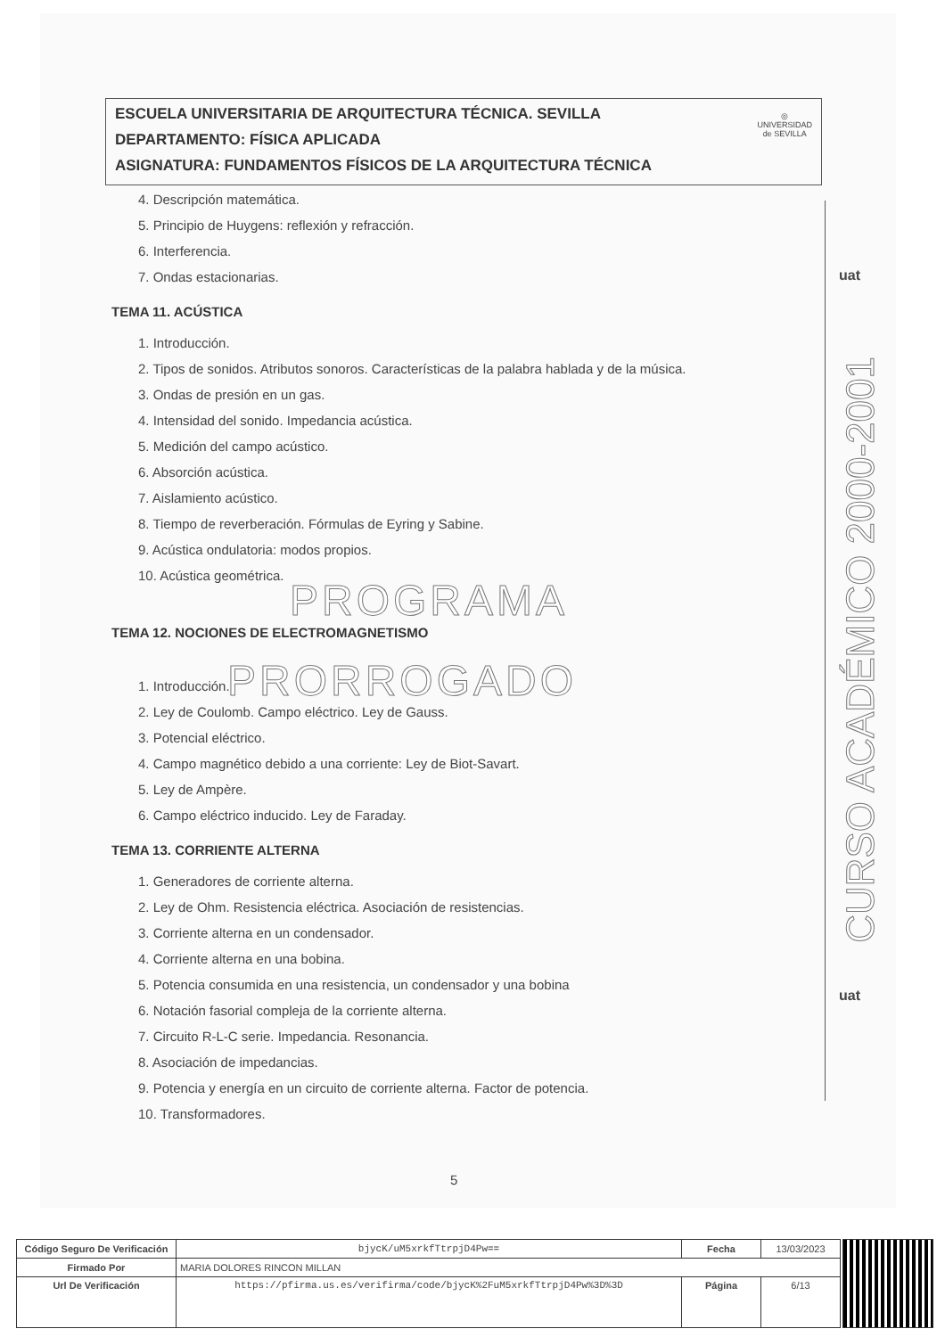ESCUELA UNIVERSITARIA DE ARQUITECTURA TÉCNICA. SEVILLA
DEPARTAMENTO: FÍSICA APLICADA
ASIGNATURA: FUNDAMENTOS FÍSICOS DE LA ARQUITECTURA TÉCNICA
◎
UNIVERSIDAD
de SEVILLA
4. Descripción matemática.
5. Principio de Huygens: reflexión y refracción.
6. Interferencia.
7. Ondas estacionarias.
TEMA 11. ACÚSTICA
1. Introducción.
2. Tipos de sonidos. Atributos sonoros. Características de la palabra hablada y de la música.
3. Ondas de presión en un gas.
4. Intensidad del sonido. Impedancia acústica.
5. Medición del campo acústico.
6. Absorción acústica.
7. Aislamiento acústico.
8. Tiempo de reverberación. Fórmulas de Eyring y Sabine.
9. Acústica ondulatoria: modos propios.
10. Acústica geométrica.
PROGRAMA
TEMA 12. NOCIONES DE ELECTROMAGNETISMO
PRORROGADO
1. Introducción.
2. Ley de Coulomb. Campo eléctrico. Ley de Gauss.
3. Potencial eléctrico.
4. Campo magnético debido a una corriente: Ley de Biot-Savart.
5. Ley de Ampère.
6. Campo eléctrico inducido. Ley de Faraday.
TEMA 13. CORRIENTE ALTERNA
1. Generadores de corriente alterna.
2. Ley de Ohm. Resistencia eléctrica. Asociación de resistencias.
3. Corriente alterna en un condensador.
4. Corriente alterna en una bobina.
5. Potencia consumida en una resistencia, un condensador y una bobina
6. Notación fasorial compleja de la corriente alterna.
7. Circuito R-L-C serie. Impedancia. Resonancia.
8. Asociación de impedancias.
9. Potencia y energía en un circuito de corriente alterna. Factor de potencia.
10. Transformadores.
uat
uat
CURSO ACADÉMICO 2000-2001
5
| Código Seguro De Verificación | bjycK/uM5xrkfTtrpjD4Pw== | Fecha | 13/03/2023 |
| Firmado Por | MARIA DOLORES RINCON MILLAN | | |
| Url De Verificación | https://pfirma.us.es/verifirma/code/bjycK%2FuM5xrkfTtrpjD4Pw%3D%3D | Página | 6/13 |